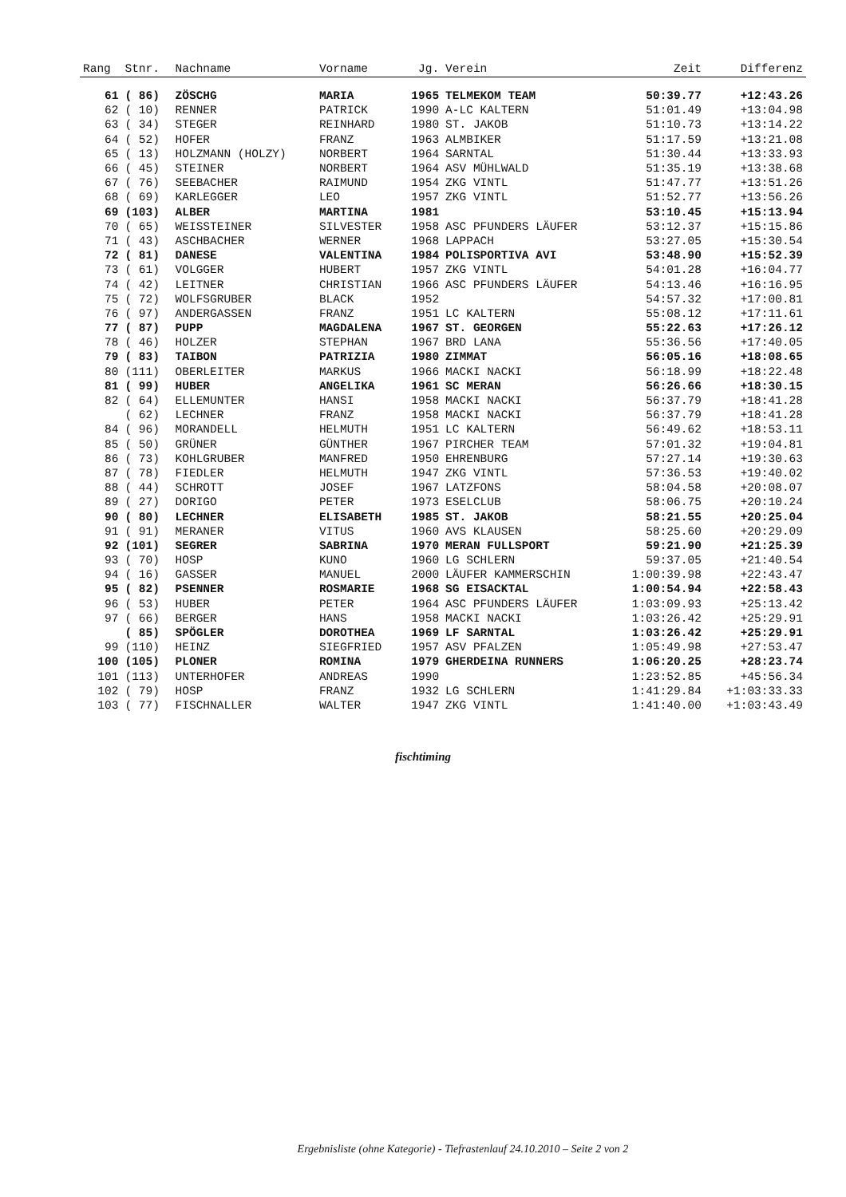| Rang | Stnr. | Nachname | Vorname | Jg. | Verein | Zeit | Differenz |
| --- | --- | --- | --- | --- | --- | --- | --- |
| 61 | ( 86) | ZÖSCHG | MARIA | 1965 | TELMEKOM TEAM | 50:39.77 | +12:43.26 |
| 62 | ( 10) | RENNER | PATRICK | 1990 | A-LC KALTERN | 51:01.49 | +13:04.98 |
| 63 | ( 34) | STEGER | REINHARD | 1980 | ST. JAKOB | 51:10.73 | +13:14.22 |
| 64 | ( 52) | HOFER | FRANZ | 1963 | ALMBIKER | 51:17.59 | +13:21.08 |
| 65 | ( 13) | HOLZMANN (HOLZY) | NORBERT | 1964 | SARNTAL | 51:30.44 | +13:33.93 |
| 66 | ( 45) | STEINER | NORBERT | 1964 | ASV MÜHLWALD | 51:35.19 | +13:38.68 |
| 67 | ( 76) | SEEBACHER | RAIMUND | 1954 | ZKG VINTL | 51:47.77 | +13:51.26 |
| 68 | ( 69) | KARLEGGER | LEO | 1957 | ZKG VINTL | 51:52.77 | +13:56.26 |
| 69 | (103) | ALBER | MARTINA | 1981 | | 53:10.45 | +15:13.94 |
| 70 | ( 65) | WEISSTEINER | SILVESTER | 1958 | ASC PFUNDERS LÄUFER | 53:12.37 | +15:15.86 |
| 71 | ( 43) | ASCHBACHER | WERNER | 1968 | LAPPACH | 53:27.05 | +15:30.54 |
| 72 | ( 81) | DANESE | VALENTINA | 1984 | POLISPORTIVA AVI | 53:48.90 | +15:52.39 |
| 73 | ( 61) | VOLGGER | HUBERT | 1957 | ZKG VINTL | 54:01.28 | +16:04.77 |
| 74 | ( 42) | LEITNER | CHRISTIAN | 1966 | ASC PFUNDERS LÄUFER | 54:13.46 | +16:16.95 |
| 75 | ( 72) | WOLFSGRUBER | BLACK | 1952 | | 54:57.32 | +17:00.81 |
| 76 | ( 97) | ANDERGASSEN | FRANZ | 1951 | LC KALTERN | 55:08.12 | +17:11.61 |
| 77 | ( 87) | PUPP | MAGDALENA | 1967 | ST. GEORGEN | 55:22.63 | +17:26.12 |
| 78 | ( 46) | HOLZER | STEPHAN | 1967 | BRD LANA | 55:36.56 | +17:40.05 |
| 79 | ( 83) | TAIBON | PATRIZIA | 1980 | ZIMMAT | 56:05.16 | +18:08.65 |
| 80 | (111) | OBERLEITER | MARKUS | 1966 | MACKI NACKI | 56:18.99 | +18:22.48 |
| 81 | ( 99) | HUBER | ANGELIKA | 1961 | SC MERAN | 56:26.66 | +18:30.15 |
| 82 | ( 64) | ELLEMUNTER | HANSI | 1958 | MACKI NACKI | 56:37.79 | +18:41.28 |
| | ( 62) | LECHNER | FRANZ | 1958 | MACKI NACKI | 56:37.79 | +18:41.28 |
| 84 | ( 96) | MORANDELL | HELMUTH | 1951 | LC KALTERN | 56:49.62 | +18:53.11 |
| 85 | ( 50) | GRÜNER | GÜNTHER | 1967 | PIRCHER TEAM | 57:01.32 | +19:04.81 |
| 86 | ( 73) | KOHLGRUBER | MANFRED | 1950 | EHRENBURG | 57:27.14 | +19:30.63 |
| 87 | ( 78) | FIEDLER | HELMUTH | 1947 | ZKG VINTL | 57:36.53 | +19:40.02 |
| 88 | ( 44) | SCHROTT | JOSEF | 1967 | LATZFONS | 58:04.58 | +20:08.07 |
| 89 | ( 27) | DORIGO | PETER | 1973 | ESELCLUB | 58:06.75 | +20:10.24 |
| 90 | ( 80) | LECHNER | ELISABETH | 1985 | ST. JAKOB | 58:21.55 | +20:25.04 |
| 91 | ( 91) | MERANER | VITUS | 1960 | AVS KLAUSEN | 58:25.60 | +20:29.09 |
| 92 | (101) | SEGRER | SABRINA | 1970 | MERAN FULLSPORT | 59:21.90 | +21:25.39 |
| 93 | ( 70) | HOSP | KUNO | 1960 | LG SCHLERN | 59:37.05 | +21:40.54 |
| 94 | ( 16) | GASSER | MANUEL | 2000 | LÄUFER KAMMERSCHIN | 1:00:39.98 | +22:43.47 |
| 95 | ( 82) | PSENNER | ROSMARIE | 1968 | SG EISACKTAL | 1:00:54.94 | +22:58.43 |
| 96 | ( 53) | HUBER | PETER | 1964 | ASC PFUNDERS LÄUFER | 1:03:09.93 | +25:13.42 |
| 97 | ( 66) | BERGER | HANS | 1958 | MACKI NACKI | 1:03:26.42 | +25:29.91 |
| | ( 85) | SPÖGLER | DOROTHEA | 1969 | LF SARNTAL | 1:03:26.42 | +25:29.91 |
| 99 | (110) | HEINZ | SIEGFRIED | 1957 | ASV PFALZEN | 1:05:49.98 | +27:53.47 |
| 100 | (105) | PLONER | ROMINA | 1979 | GHERDEINA RUNNERS | 1:06:20.25 | +28:23.74 |
| 101 | (113) | UNTERHOFER | ANDREAS | 1990 | | 1:23:52.85 | +45:56.34 |
| 102 | ( 79) | HOSP | FRANZ | 1932 | LG SCHLERN | 1:41:29.84 | +1:03:33.33 |
| 103 | ( 77) | FISCHNALLER | WALTER | 1947 | ZKG VINTL | 1:41:40.00 | +1:03:43.49 |
fischtiming
Ergebnisliste (ohne Kategorie) - Tiefrastenlauf 24.10.2010 – Seite 2 von 2